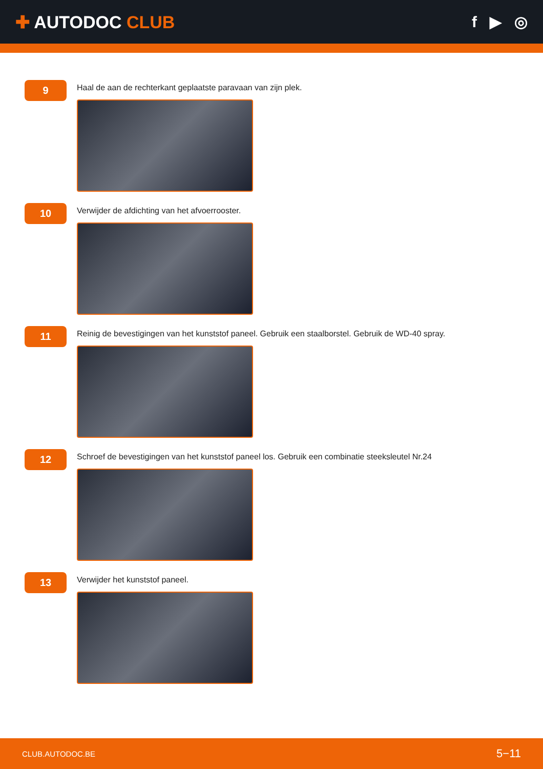✚ AUTODOC CLUB f ▶ ◎
9
Haal de aan de rechterkant geplaatste paravaan van zijn plek.
10
Verwijder de afdichting van het afvoerrooster.
11
Reinig de bevestigingen van het kunststof paneel. Gebruik een staalborstel. Gebruik de WD-40 spray.
12
Schroef de bevestigingen van het kunststof paneel los. Gebruik een combinatie steeksleutel Nr.24
13
Verwijder het kunststof paneel.
CLUB.AUTODOC.BE 5−11